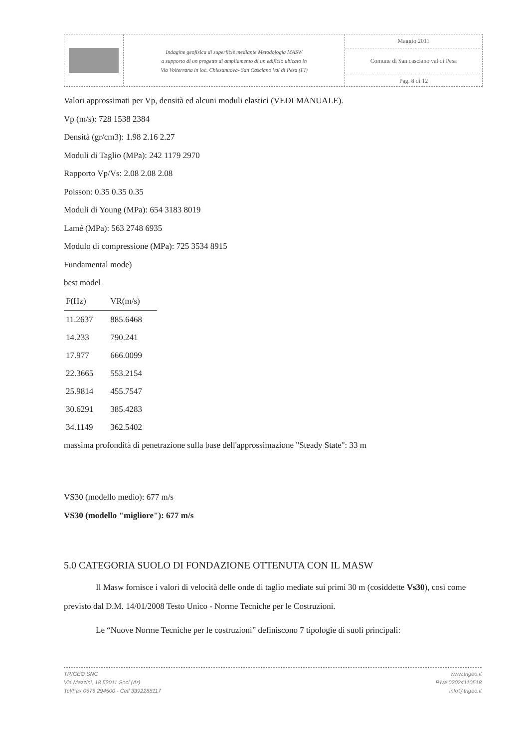Indagine geofisica di superficie mediante Metodologia MASW
a supporto di un progetto di ampliamento di un edificio ubicato in
Via Volterrana in loc. Chiesanuova- San Casciano Val di Pesa (FI)
Maggio 2011
Comune di San casciano val di Pesa
Pag. 8 di 12
Valori approssimati per Vp, densità ed alcuni moduli elastici (VEDI MANUALE).
Vp (m/s): 728 1538 2384
Densità (gr/cm3): 1.98 2.16 2.27
Moduli di Taglio (MPa): 242 1179 2970
Rapporto Vp/Vs: 2.08 2.08 2.08
Poisson: 0.35 0.35 0.35
Moduli di Young (MPa): 654 3183 8019
Lamé (MPa): 563 2748 6935
Modulo di compressione (MPa): 725 3534 8915
Fundamental mode)
best model
| F(Hz) | VR(m/s) |
| --- | --- |
| 11.2637 | 885.6468 |
| 14.233 | 790.241 |
| 17.977 | 666.0099 |
| 22.3665 | 553.2154 |
| 25.9814 | 455.7547 |
| 30.6291 | 385.4283 |
| 34.1149 | 362.5402 |
massima profondità di penetrazione sulla base dell'approssimazione "Steady State": 33 m
VS30 (modello medio): 677 m/s
VS30 (modello "migliore"): 677 m/s
5.0 CATEGORIA SUOLO DI FONDAZIONE OTTENUTA CON IL MASW
Il Masw fornisce i valori di velocità delle onde di taglio mediate sui primi 30 m (cosiddette Vs30), così come previsto dal D.M. 14/01/2008 Testo Unico - Norme Tecniche per le Costruzioni.
Le “Nuove Norme Tecniche per le costruzioni” definiscono 7 tipologie di suoli principali:
TRIGEO SNC
Via Mazzini, 18 52011 Soci (Ar)
Tel/Fax 0575 294500 - Cell 3392288117
www.trigeo.it
P.iva 02024110518
info@trigeo.it